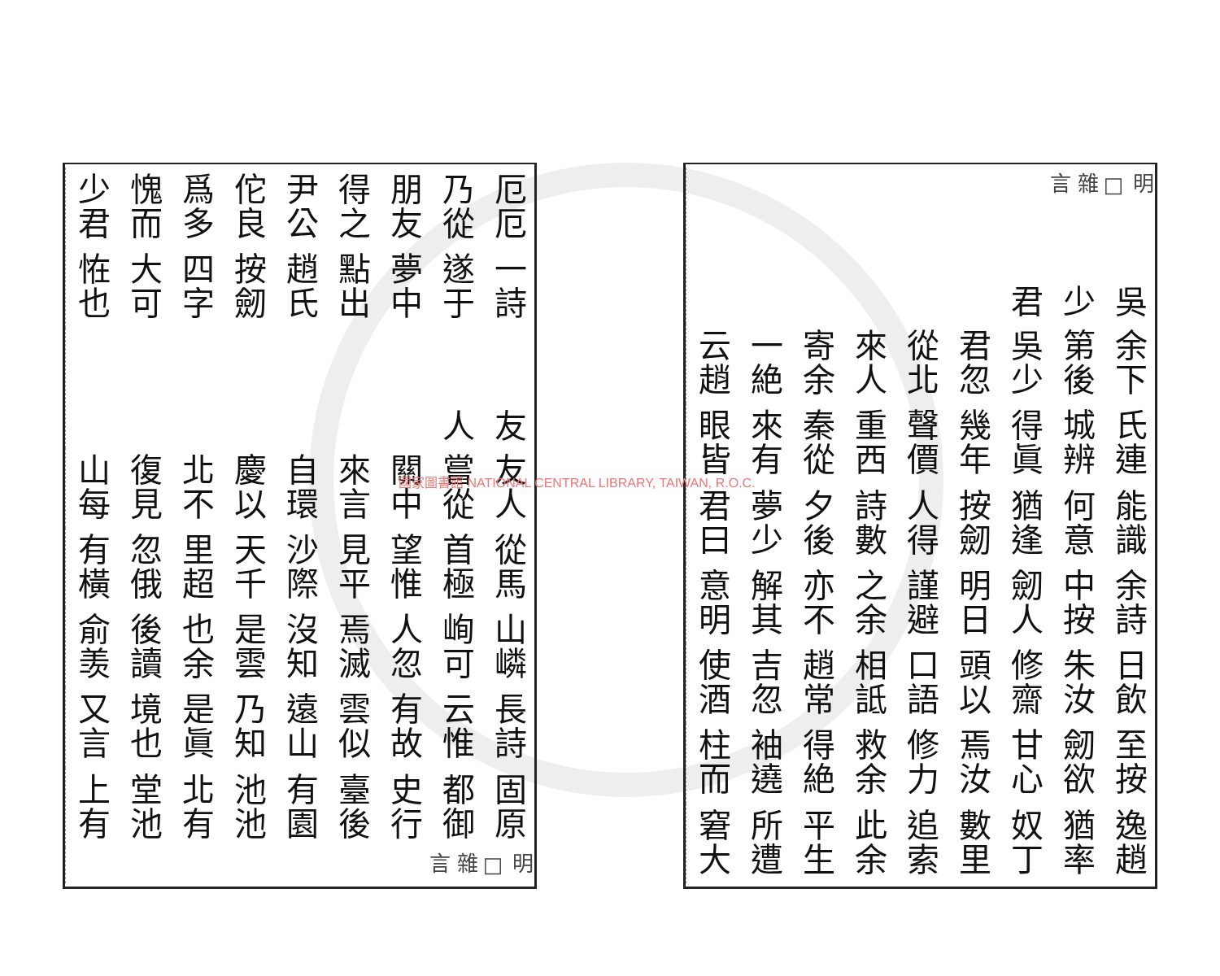明□雜言
吳少君
余下第後吳少君忽從北來人寄余一絶云趙
氏連城辨得眞幾年聲價重西秦從來有眼皆
能識何意猶逢按劒人得詩數夕後夢少君曰
余詩中按劒人明日謹避之余亦不解其意明
日飲朱汝修齋頭以口語相詆趙常吉忽使酒
至按劒欲甘心焉汝修力救余得絶袖遶柱而
逸趙猶率奴丁數里追索此余平生所遭窘大
厄厄乃從朋友得之尹公佗良爲多愧而少君
一詩遂于夢中點出趙氏按劒四字大可恠也
友人
友人嘗從關中來言自環慶以北不復見山每
從馬首極望惟見平沙際天千里超忽俄有橫
山嶙峋可人忽焉滅沒知是雲也余後讀俞羡
長詩云惟有故雲似遠山乃知是眞境也又言
固原都御史行臺後有園池池北有堂池上有
明□雜言
國家圖書館 NATIONAL CENTRAL LIBRARY, TAIWAN, R.O.C.